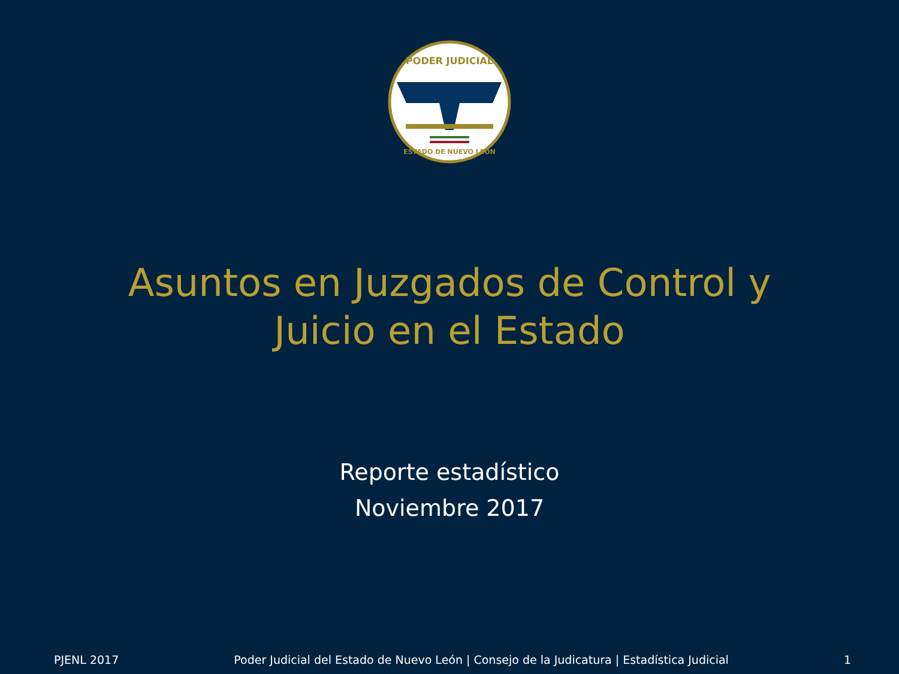PODER JUDICIAL
ESTADO DE NUEVO LEÓN
Asuntos en Juzgados de Control y
Juicio en el Estado
Reporte estadístico
Noviembre 2017
PJENL 2017 Poder Judicial del Estado de Nuevo León | Consejo de la Judicatura | Estadística Judicial 1